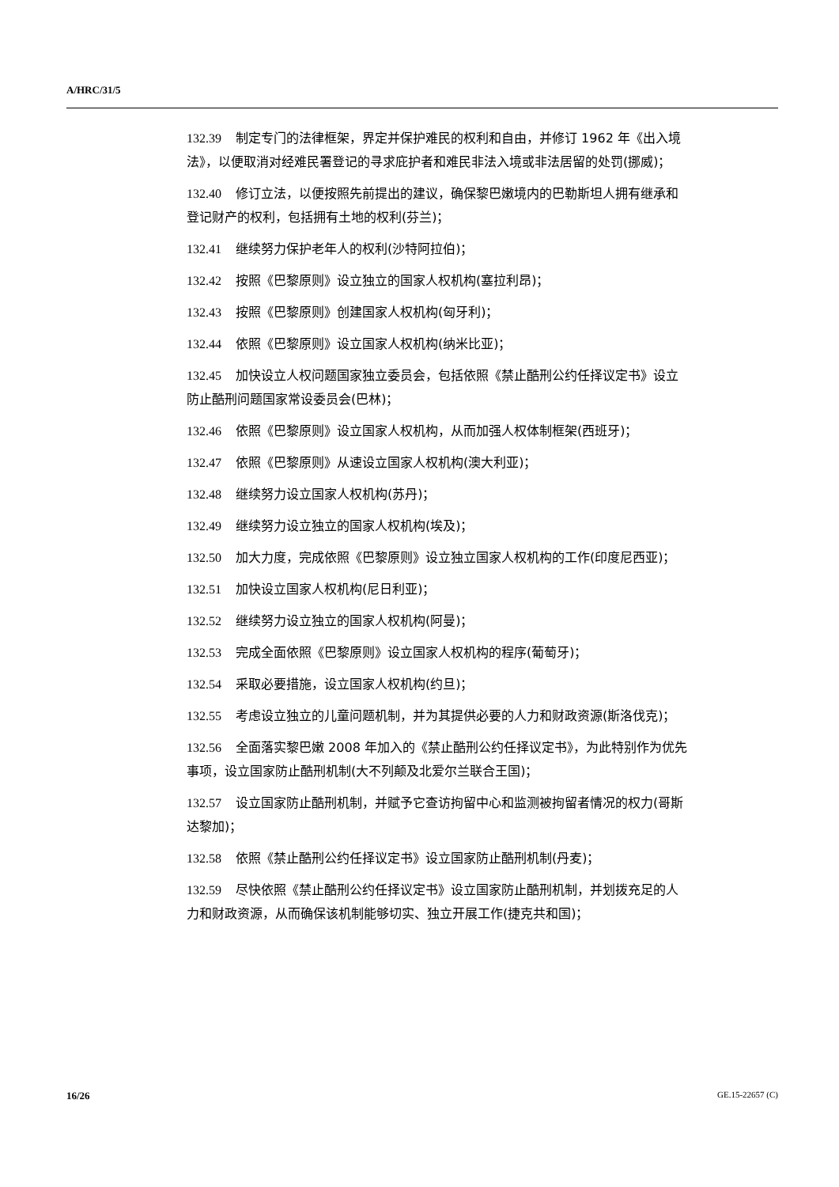A/HRC/31/5
132.39 制定专门的法律框架，界定并保护难民的权利和自由，并修订 1962 年《出入境法》，以便取消对经难民署登记的寻求庇护者和难民非法入境或非法居留的处罚(挪威)；
132.40 修订立法，以便按照先前提出的建议，确保黎巴嫩境内的巴勒斯坦人拥有继承和登记财产的权利，包括拥有土地的权利(芬兰)；
132.41 继续努力保护老年人的权利(沙特阿拉伯)；
132.42 按照《巴黎原则》设立独立的国家人权机构(塞拉利昂)；
132.43 按照《巴黎原则》创建国家人权机构(匈牙利)；
132.44 依照《巴黎原则》设立国家人权机构(纳米比亚)；
132.45 加快设立人权问题国家独立委员会，包括依照《禁止酷刑公约任择议定书》设立防止酷刑问题国家常设委员会(巴林)；
132.46 依照《巴黎原则》设立国家人权机构，从而加强人权体制框架(西班牙)；
132.47 依照《巴黎原则》从速设立国家人权机构(澳大利亚)；
132.48 继续努力设立国家人权机构(苏丹)；
132.49 继续努力设立独立的国家人权机构(埃及)；
132.50 加大力度，完成依照《巴黎原则》设立独立国家人权机构的工作(印度尼西亚)；
132.51 加快设立国家人权机构(尼日利亚)；
132.52 继续努力设立独立的国家人权机构(阿曼)；
132.53 完成全面依照《巴黎原则》设立国家人权机构的程序(葡萄牙)；
132.54 采取必要措施，设立国家人权机构(约旦)；
132.55 考虑设立独立的儿童问题机制，并为其提供必要的人力和财政资源(斯洛伐克)；
132.56 全面落实黎巴嫩 2008 年加入的《禁止酷刑公约任择议定书》，为此特别作为优先事项，设立国家防止酷刑机制(大不列颠及北爱尔兰联合王国)；
132.57 设立国家防止酷刑机制，并赋予它查访拘留中心和监测被拘留者情况的权力(哥斯达黎加)；
132.58 依照《禁止酷刑公约任择议定书》设立国家防止酷刑机制(丹麦)；
132.59 尽快依照《禁止酷刑公约任择议定书》设立国家防止酷刑机制，并划拨充足的人力和财政资源，从而确保该机制能够切实、独立开展工作(捷克共和国)；
16/26 GE.15-22657 (C)